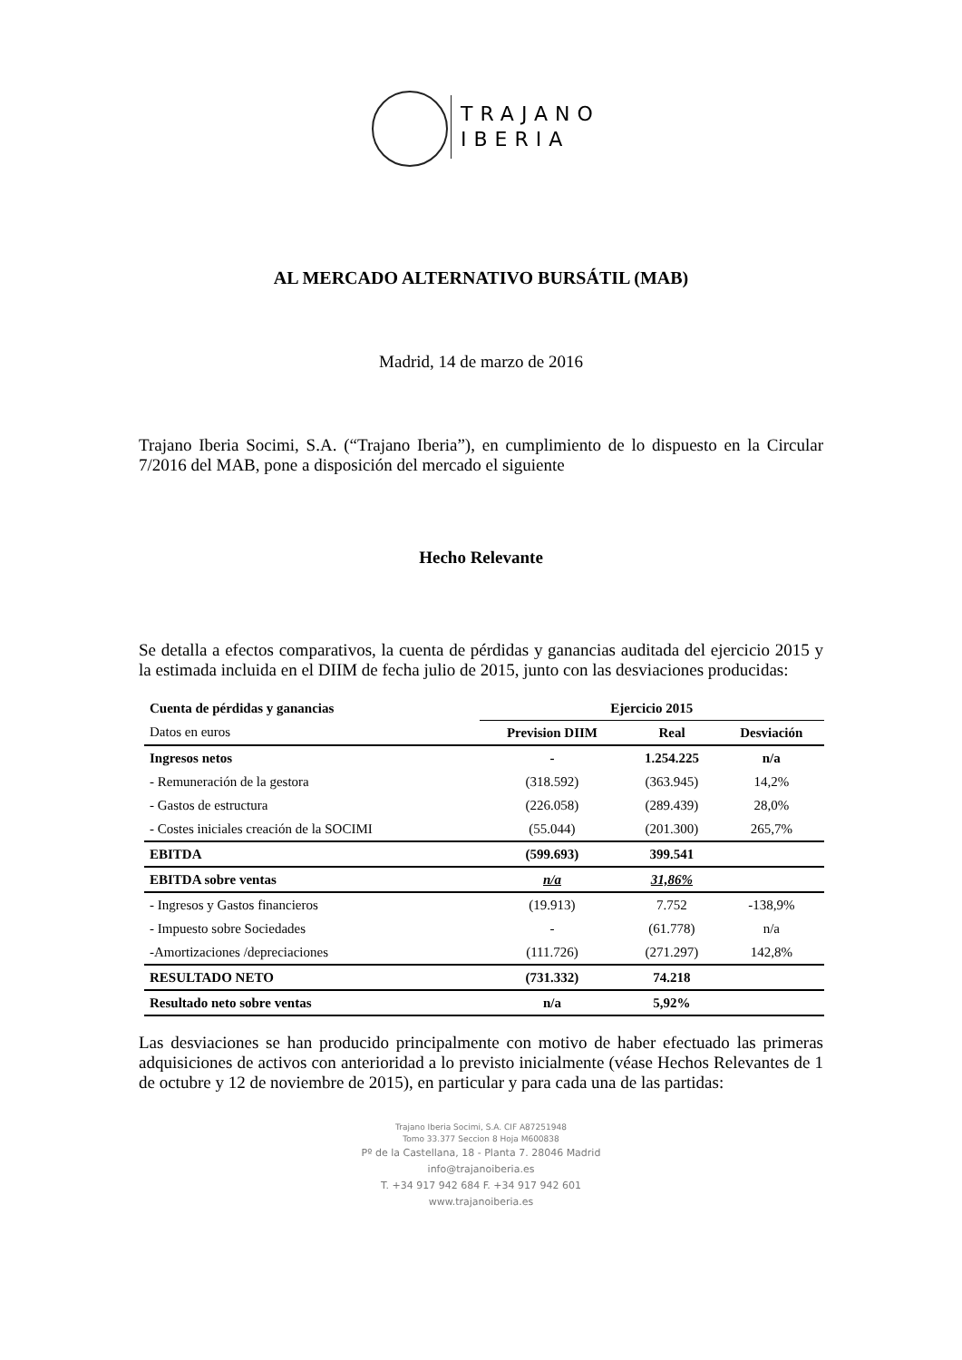TRAJANO
IBERIA
AL MERCADO ALTERNATIVO BURSÁTIL (MAB)
Madrid, 14 de marzo de 2016
Trajano Iberia Socimi, S.A. (“Trajano Iberia”), en cumplimiento de lo dispuesto en la Circular 7/2016 del MAB, pone a disposición del mercado el siguiente
Hecho Relevante
Se detalla a efectos comparativos, la cuenta de pérdidas y ganancias auditada del ejercicio 2015 y la estimada incluida en el DIIM de fecha julio de 2015, junto con las desviaciones producidas:
| Cuenta de pérdidas y ganancias | Ejercicio 2015 | | |
| --- | --- | --- | --- |
| Datos en euros | Prevision DIIM | Real | Desviación |
| Ingresos netos | - | 1.254.225 | n/a |
| - Remuneración de la gestora | (318.592) | (363.945) | 14,2% |
| - Gastos de estructura | (226.058) | (289.439) | 28,0% |
| - Costes iniciales creación de la SOCIMI | (55.044) | (201.300) | 265,7% |
| EBITDA | (599.693) | 399.541 | |
| EBITDA sobre ventas | n/a | 31,86% | |
| - Ingresos y Gastos financieros | (19.913) | 7.752 | -138,9% |
| - Impuesto sobre Sociedades | - | (61.778) | n/a |
| -Amortizaciones /depreciaciones | (111.726) | (271.297) | 142,8% |
| RESULTADO NETO | (731.332) | 74.218 | |
| Resultado neto sobre ventas | n/a | 5,92% | |
Las desviaciones se han producido principalmente con motivo de haber efectuado las primeras adquisiciones de activos con anterioridad a lo previsto inicialmente (véase Hechos Relevantes de 1 de octubre y 12 de noviembre de 2015), en particular y para cada una de las partidas:
Trajano Iberia Socimi, S.A. CIF A87251948
Tomo 33.377 Seccion 8 Hoja M600838
Pº de la Castellana, 18 - Planta 7. 28046 Madrid
info@trajanoiberia.es
T. +34 917 942 684 F. +34 917 942 601
www.trajanoiberia.es